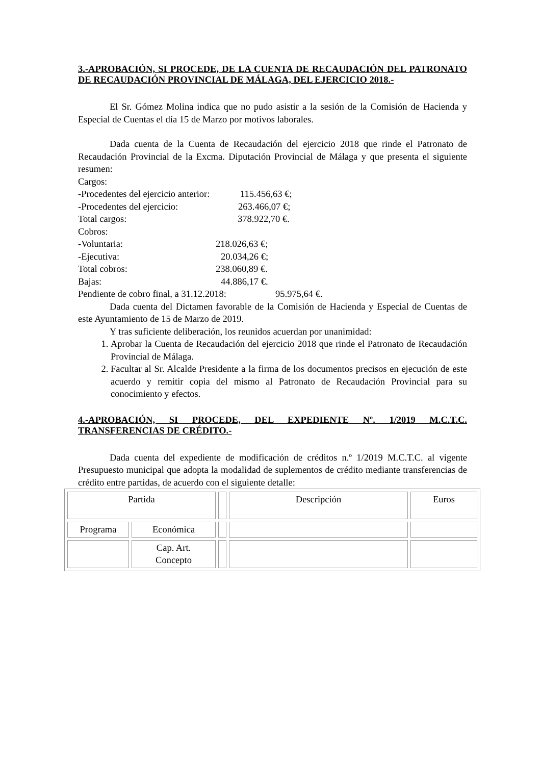3.-APROBACIÓN, SI PROCEDE, DE LA CUENTA DE RECAUDACIÓN DEL PATRONATO DE RECAUDACIÓN PROVINCIAL DE MÁLAGA, DEL EJERCICIO 2018.-
El Sr. Gómez Molina indica que no pudo asistir a la sesión de la Comisión de Hacienda y Especial de Cuentas el día 15 de Marzo por motivos laborales.
Dada cuenta de la Cuenta de Recaudación del ejercicio 2018 que rinde el Patronato de Recaudación Provincial de la Excma. Diputación Provincial de Málaga y que presenta el siguiente resumen:
Cargos:
-Procedentes del ejercicio anterior: 115.456,63 €;
-Procedentes del ejercicio: 263.466,07 €;
Total cargos: 378.922,70 €.
Cobros:
-Voluntaria: 218.026,63 €;
-Ejecutiva: 20.034,26 €;
Total cobros: 238.060,89 €.
Bajas: 44.886,17 €.
Pendiente de cobro final, a 31.12.2018: 95.975,64 €.
Dada cuenta del Dictamen favorable de la Comisión de Hacienda y Especial de Cuentas de este Ayuntamiento de 15 de Marzo de 2019.
Y tras suficiente deliberación, los reunidos acuerdan por unanimidad:
1. Aprobar la Cuenta de Recaudación del ejercicio 2018 que rinde el Patronato de Recaudación Provincial de Málaga.
2. Facultar al Sr. Alcalde Presidente a la firma de los documentos precisos en ejecución de este acuerdo y remitir copia del mismo al Patronato de Recaudación Provincial para su conocimiento y efectos.
4.-APROBACIÓN, SI PROCEDE, DEL EXPEDIENTE Nº. 1/2019 M.C.T.C. TRANSFERENCIAS DE CRÉDITO.-
Dada cuenta del expediente de modificación de créditos n.º 1/2019 M.C.T.C. al vigente Presupuesto municipal que adopta la modalidad de suplementos de crédito mediante transferencias de crédito entre partidas, de acuerdo con el siguiente detalle:
| Partida | | | Descripción | Euros |
| Programa | Económica | | | |
| | Cap. Art. Concepto | | | |